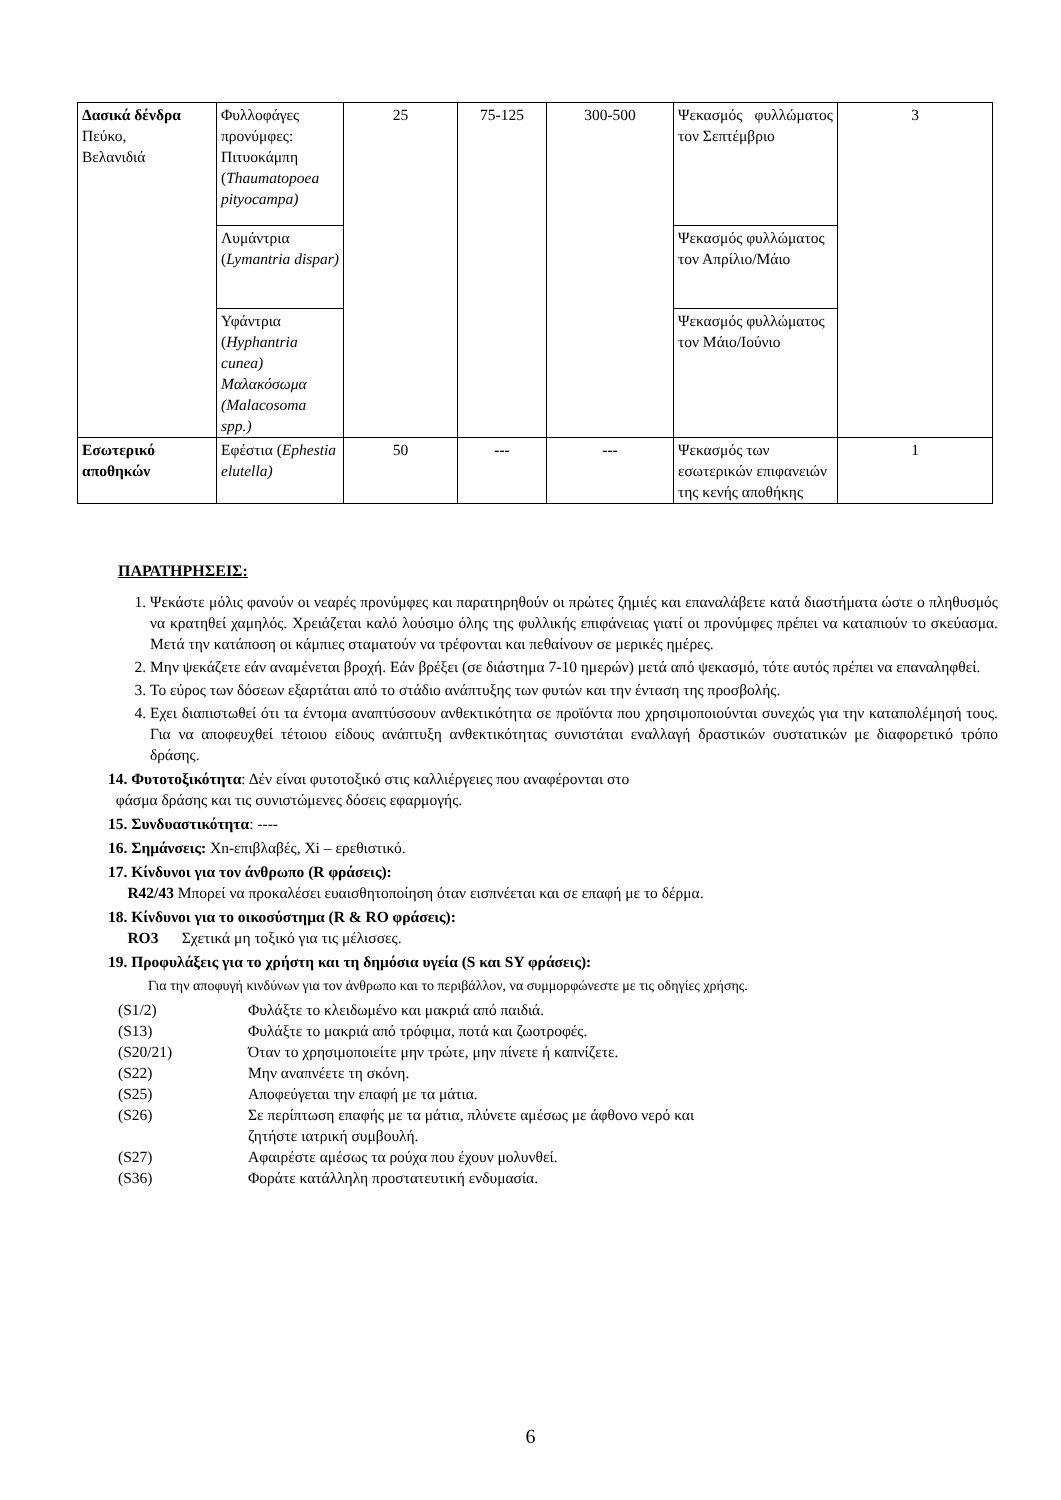| Δασικά δένδρα Πεύκο, Βελανιδιά | Φυλλοφάγες προνύμφες: Πιτυοκάμπη ( Thaumatopoea pityocampa) | 25 | 75-125 | 300-500 | Ψεκασμός φυλλώματος τον Σεπτέμβριο | 3 |
| | Λυμάντρια ( Lymantria dispar) | | | | Ψεκασμός φυλλώματος τον Απρίλιο/Μάιο | |
| | Υφάντρια ( Hyphantria cunea) Μαλακόσωμα (Malacosoma spp.) | | | | Ψεκασμός φυλλώματος τον Μάιο/Ιούνιο | |
| Εσωτερικό αποθηκών | Εφέστια ( Ephestia elutella) | 50 | --- | --- | Ψεκασμός των εσωτερικών επιφανειών της κενής αποθήκης | 1 |
ΠΑΡΑΤΗΡΗΣΕΙΣ:
1. Ψεκάστε μόλις φανούν οι νεαρές προνύμφες και παρατηρηθούν οι πρώτες ζημιές και επαναλάβετε κατά διαστήματα ώστε ο πληθυσμός να κρατηθεί χαμηλός. Χρειάζεται καλό λούσιμο όλης της φυλλικής επιφάνειας γιατί οι προνύμφες πρέπει να καταπιούν το σκεύασμα. Μετά την κατάποση οι κάμπιες σταματούν να τρέφονται και πεθαίνουν σε μερικές ημέρες.
2. Μην ψεκάζετε εάν αναμένεται βροχή. Εάν βρέξει (σε διάστημα 7-10 ημερών) μετά από ψεκασμό, τότε αυτός πρέπει να επαναληφθεί.
3. Το εύρος των δόσεων εξαρτάται από το στάδιο ανάπτυξης των φυτών και την ένταση της προσβολής.
4. Εχει διαπιστωθεί ότι τα έντομα αναπτύσσουν ανθεκτικότητα σε προϊόντα που χρησιμοποιούνται συνεχώς για την καταπολέμησή τους. Για να αποφευχθεί τέτοιου είδους ανάπτυξη ανθεκτικότητας συνιστάται εναλλαγή δραστικών συστατικών με διαφορετικό τρόπο δράσης.
14. Φυτοτοξικότητα: Δέν είναι φυτοτοξικό στις καλλιέργειες που αναφέρονται στο
φάσμα δράσης και τις συνιστώμενες δόσεις εφαρμογής.
15. Συνδυαστικότητα: ----
16. Σημάνσεις: Xn-επιβλαβές, Xi – ερεθιστικό.
17. Κίνδυνοι για τον άνθρωπο (R φράσεις):
R42/43 Μπορεί να προκαλέσει ευαισθητοποίηση όταν εισπνέεται και σε επαφή με το δέρμα.
18. Κίνδυνοι για το οικοσύστημα (R & RO φράσεις):
RO3 Σχετικά μη τοξικό για τις μέλισσες.
19. Προφυλάξεις για το χρήστη και τη δημόσια υγεία (S και SY φράσεις):
Για την αποφυγή κινδύνων για τον άνθρωπο και το περιβάλλον, να συμμορφώνεστε με τις οδηγίες χρήσης.
(S1/2) Φυλάξτε το κλειδωμένο και μακριά από παιδιά.
(S13) Φυλάξτε το μακριά από τρόφιμα, ποτά και ζωοτροφές.
(S20/21) Όταν το χρησιμοποιείτε μην τρώτε, μην πίνετε ή καπνίζετε.
(S22) Μην αναπνέετε τη σκόνη.
(S25) Αποφεύγεται την επαφή με τα μάτια.
(S26) Σε περίπτωση επαφής με τα μάτια, πλύνετε αμέσως με άφθονο νερό και
ζητήστε ιατρική συμβουλή.
(S27) Αφαιρέστε αμέσως τα ρούχα που έχουν μολυνθεί.
(S36) Φοράτε κατάλληλη προστατευτική ενδυμασία.
6